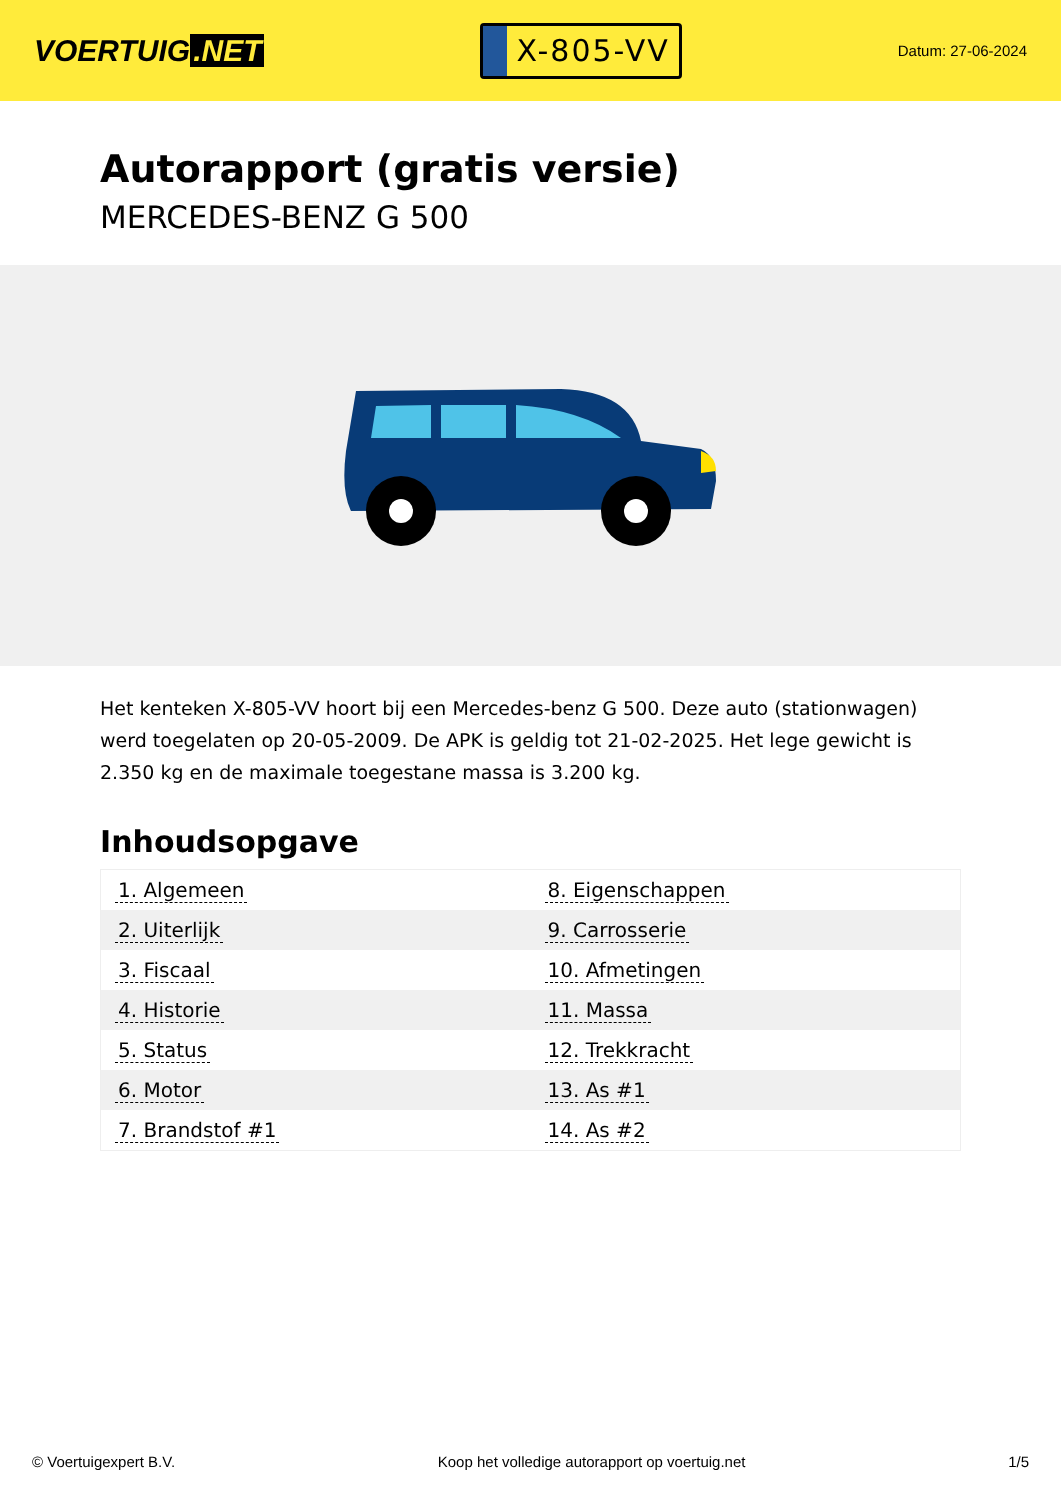VOERTUIG.NET
X-805-VV
Datum: 27-06-2024
Autorapport (gratis versie)
MERCEDES-BENZ G 500
Het kenteken X-805-VV hoort bij een Mercedes-benz G 500. Deze auto (stationwagen) werd toegelaten op 20-05-2009. De APK is geldig tot 21-02-2025. Het lege gewicht is 2.350 kg en de maximale toegestane massa is 3.200 kg.
Inhoudsopgave
| 1. Algemeen | 8. Eigenschappen |
| 2. Uiterlijk | 9. Carrosserie |
| 3. Fiscaal | 10. Afmetingen |
| 4. Historie | 11. Massa |
| 5. Status | 12. Trekkracht |
| 6. Motor | 13. As #1 |
| 7. Brandstof #1 | 14. As #2 |
© Voertuigexpert B.V. Koop het volledige autorapport op voertuig.net 1/5